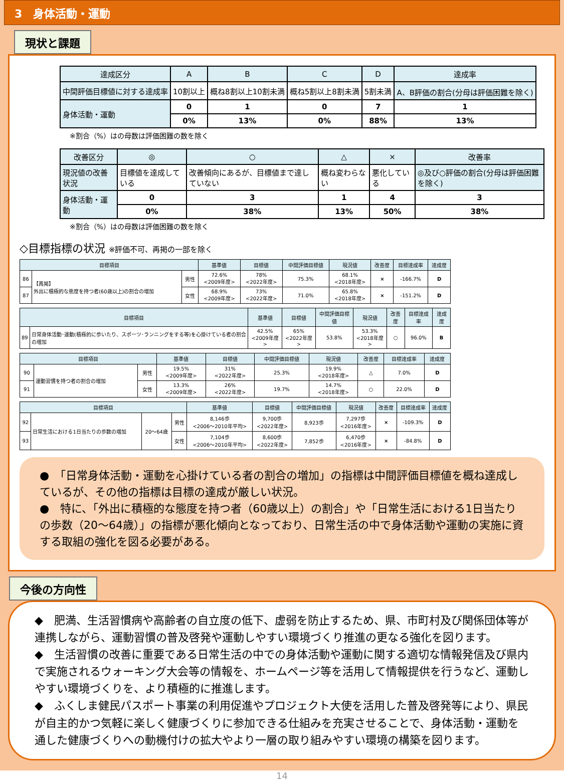3　身体活動・運動
現状と課題
| 達成区分 | A | B | C | D | 達成率 |
| --- | --- | --- | --- | --- | --- |
| 中間評価目標値に対する達成率 | 10割以上 | 概ね8割以上10割未満 | 概ね5割以上8割未満 | 5割未満 | A、B評価の割合(分母は評価困難を除く) |
| 身体活動・運動 | 0 | 1 | 0 | 7 | 1 |
| | 0% | 13% | 0% | 88% | 13% |
※割合（%）はの母数は評価困難の数を除く
| 改善区分 | ◎ | ○ | △ | × | 改善率 |
| --- | --- | --- | --- | --- | --- |
| 現況値の改善状況 | 目標値を達成している | 改善傾向にあるが、目標値まで達していない | 概ね変わらない | 悪化している | ◎及び○評価の割合(分母は評価困難を除く) |
| 身体活動・運動 | 0 | 3 | 1 | 4 | 3 |
| | 0% | 38% | 13% | 50% | 38% |
※割合（%）はの母数は評価困難の数を除く
◇目標指標の状況 ※評価不可、再掲の一部を除く
| 目標項目 | | | 基準値 | 目標値 | 中間評価目標値 | 現況値 | 改善度 | 目標達成率 | 達成度 |
| --- | --- | --- | --- | --- | --- | --- | --- | --- | --- |
| 86 | 【再掲】 外出に積極的な態度を持つ者(60歳以上)の割合の増加 | 男性 | 72.6% <2009年度> | 78% <2022年度> | 75.3% | 68.1% <2018年度> | × | -166.7% | D |
| 87 | | 女性 | 68.9% <2009年度> | 73% <2022年度> | 71.0% | 65.8% <2018年度> | × | -151.2% | D |
| 目標項目 | | 基準値 | 目標値 | 中間評価目標値 | 現況値 | 改善度 | 目標達成率 | 達成度 |
| --- | --- | --- | --- | --- | --- | --- | --- | --- |
| 89 | 日常身体活動･運動(積極的に歩いたり、スポーツ･ランニングをする等)を心掛けている者の割合の増加 | 42.5% <2009年度> | 65% <2022年度> | 53.8% | 53.3% <2018年度> | ○ | 96.0% | B |
| 目標項目 | | | 基準値 | 目標値 | 中間評価目標値 | 現況値 | 改善度 | 目標達成率 | 達成度 |
| --- | --- | --- | --- | --- | --- | --- | --- | --- | --- |
| 90 | 運動習慣を持つ者の割合の増加 | 男性 | 19.5% <2009年度> | 31% <2022年度> | 25.3% | 19.9% <2018年度> | △ | 7.0% | D |
| 91 | | 女性 | 13.3% <2009年度> | 26% <2022年度> | 19.7% | 14.7% <2018年度> | ○ | 22.0% | D |
| 目標項目 | | | | 基準値 | 目標値 | 中間評価目標値 | 現況値 | 改善度 | 目標達成率 | 達成度 |
| --- | --- | --- | --- | --- | --- | --- | --- | --- | --- | --- |
| 92 | 日常生活における1日当たりの歩数の増加 | 20～64歳 | 男性 | 8,146歩 <2006～2010年平均> | 9,700歩 <2022年度> | 8,923歩 | 7,297歩 <2016年度> | × | -109.3% | D |
| 93 | | | 女性 | 7,104歩 <2006～2010年平均> | 8,600歩 <2022年度> | 7,852歩 | 6,470歩 <2016年度> | × | -84.8% | D |
●　「日常身体活動・運動を心掛けている者の割合の増加」の指標は中間評価目標値を概ね達成しているが、その他の指標は目標の達成が厳しい状況。
●　特に、「外出に積極的な態度を持つ者（60歳以上）の割合」や「日常生活における1日当たりの歩数（20～64歳）」の指標が悪化傾向となっており、日常生活の中で身体活動や運動の実施に資する取組の強化を図る必要がある。
今後の方向性
◆　肥満、生活習慣病や高齢者の自立度の低下、虚弱を防止するため、県、市町村及び関係団体等が連携しながら、運動習慣の普及啓発や運動しやすい環境づくり推進の更なる強化を図ります。
◆　生活習慣の改善に重要である日常生活の中での身体活動や運動に関する適切な情報発信及び県内で実施されるウォーキング大会等の情報を、ホームページ等を活用して情報提供を行うなど、運動しやすい環境づくりを、より積極的に推進します。
◆　ふくしま健民パスポート事業の利用促進やプロジェクト大使を活用した普及啓発等により、県民が自主的かつ気軽に楽しく健康づくりに参加できる仕組みを充実させることで、身体活動・運動を通した健康づくりへの動機付けの拡大やより一層の取り組みやすい環境の構築を図ります。
14